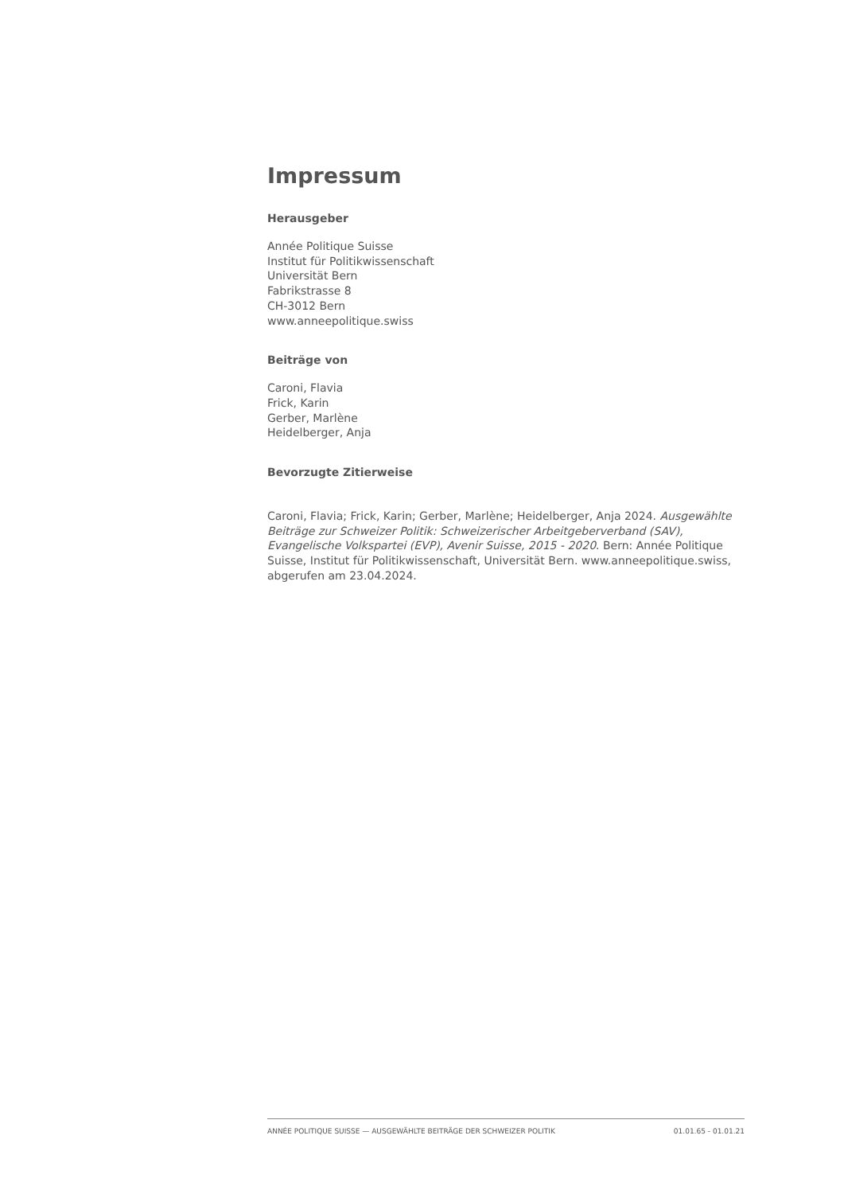Impressum
Herausgeber
Année Politique Suisse
Institut für Politikwissenschaft
Universität Bern
Fabrikstrasse 8
CH-3012 Bern
www.anneepolitique.swiss
Beiträge von
Caroni, Flavia
Frick, Karin
Gerber, Marlène
Heidelberger, Anja
Bevorzugte Zitierweise
Caroni, Flavia; Frick, Karin; Gerber, Marlène; Heidelberger, Anja 2024. Ausgewählte Beiträge zur Schweizer Politik: Schweizerischer Arbeitgeberverband (SAV), Evangelische Volkspartei (EVP), Avenir Suisse, 2015 - 2020. Bern: Année Politique Suisse, Institut für Politikwissenschaft, Universität Bern. www.anneepolitique.swiss, abgerufen am 23.04.2024.
ANNÉE POLITIQUE SUISSE — AUSGEWÄHLTE BEITRÄGE DER SCHWEIZER POLITIK 01.01.65 - 01.01.21